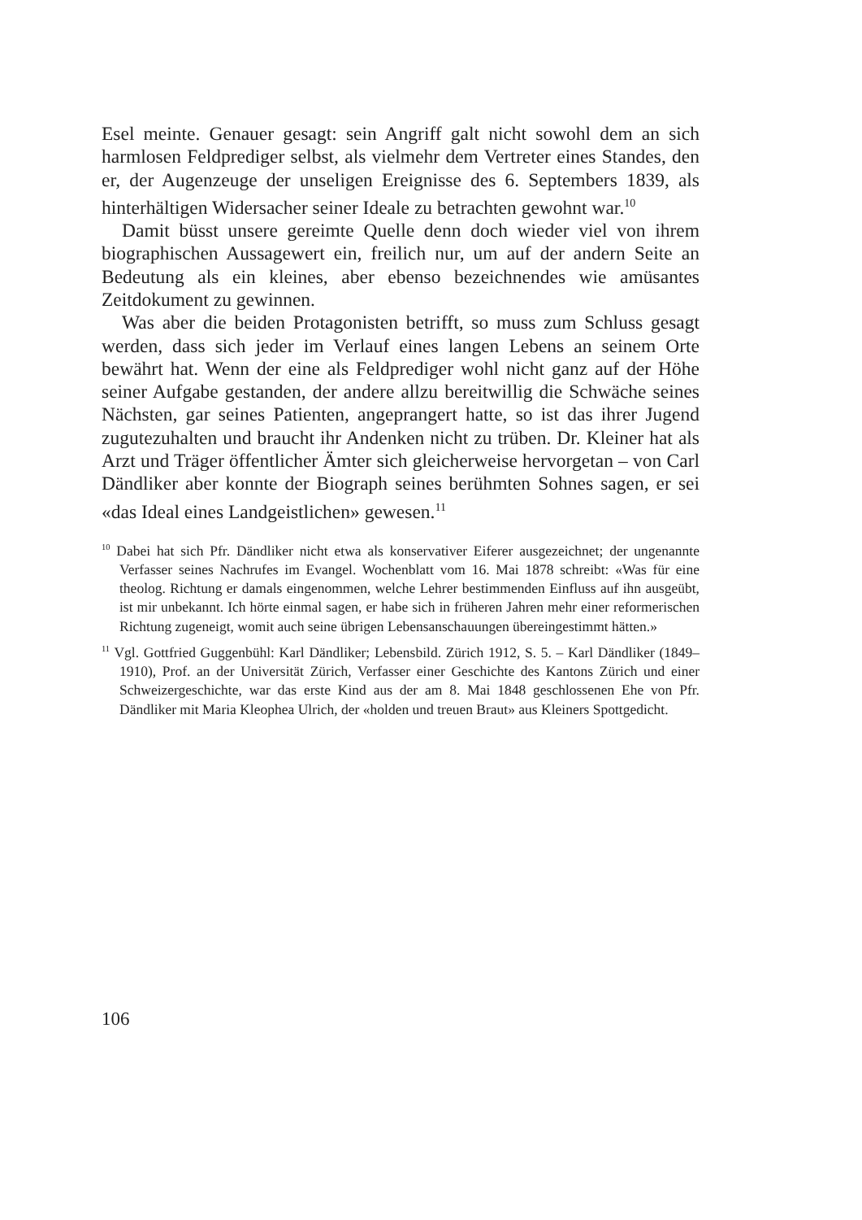Esel meinte. Genauer gesagt: sein Angriff galt nicht sowohl dem an sich harmlosen Feldprediger selbst, als vielmehr dem Vertreter eines Standes, den er, der Augenzeuge der unseligen Ereignisse des 6. Septembers 1839, als hinterhältigen Widersacher seiner Ideale zu betrachten gewohnt war.<sup>10</sup>
Damit büsst unsere gereimte Quelle denn doch wieder viel von ihrem biographischen Aussagewert ein, freilich nur, um auf der andern Seite an Bedeutung als ein kleines, aber ebenso bezeichnendes wie amüsantes Zeitdokument zu gewinnen.
Was aber die beiden Protagonisten betrifft, so muss zum Schluss gesagt werden, dass sich jeder im Verlauf eines langen Lebens an seinem Orte bewährt hat. Wenn der eine als Feldprediger wohl nicht ganz auf der Höhe seiner Aufgabe gestanden, der andere allzu bereitwillig die Schwäche seines Nächsten, gar seines Patienten, angeprangert hatte, so ist das ihrer Jugend zugutezuhalten und braucht ihr Andenken nicht zu trüben. Dr. Kleiner hat als Arzt und Träger öffentlicher Ämter sich gleicherweise hervorgetan – von Carl Dändliker aber konnte der Biograph seines berühmten Sohnes sagen, er sei «das Ideal eines Landgeistlichen» gewesen.<sup>11</sup>
<sup>10</sup> Dabei hat sich Pfr. Dändliker nicht etwa als konservativer Eiferer ausgezeichnet; der ungenannte Verfasser seines Nachrufes im Evangel. Wochenblatt vom 16. Mai 1878 schreibt: «Was für eine theolog. Richtung er damals eingenommen, welche Lehrer bestimmenden Einfluss auf ihn ausgeübt, ist mir unbekannt. Ich hörte einmal sagen, er habe sich in früheren Jahren mehr einer reformerischen Richtung zugeneigt, womit auch seine übrigen Lebensanschauungen übereingestimmt hätten.»
<sup>11</sup> Vgl. Gottfried Guggenbühl: Karl Dändliker; Lebensbild. Zürich 1912, S. 5. – Karl Dändliker (1849–1910), Prof. an der Universität Zürich, Verfasser einer Geschichte des Kantons Zürich und einer Schweizergeschichte, war das erste Kind aus der am 8. Mai 1848 geschlossenen Ehe von Pfr. Dändliker mit Maria Kleophea Ulrich, der «holden und treuen Braut» aus Kleiners Spottgedicht.
106